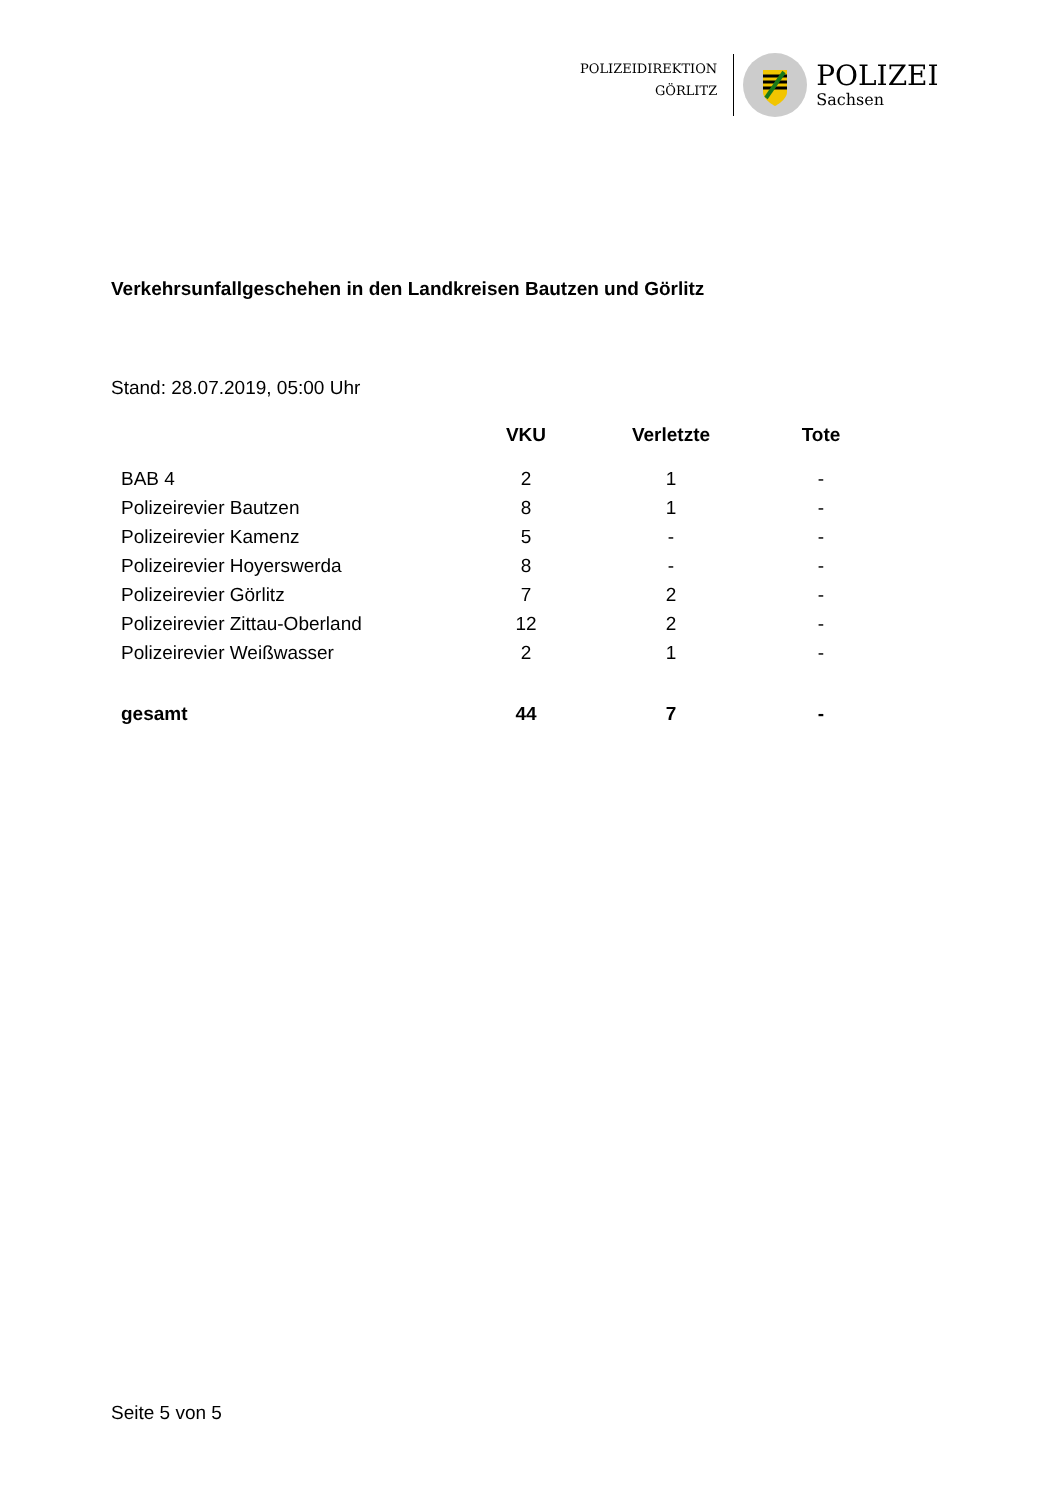POLIZEIDIREKTION
GÖRLITZ
POLIZEI
Sachsen
Verkehrsunfallgeschehen in den Landkreisen Bautzen und Görlitz
Stand: 28.07.2019, 05:00 Uhr
| | VKU | Verletzte | Tote |
| --- | --- | --- | --- |
| BAB 4 | 2 | 1 | - |
| Polizeirevier Bautzen | 8 | 1 | - |
| Polizeirevier Kamenz | 5 | - | - |
| Polizeirevier Hoyerswerda | 8 | - | - |
| Polizeirevier Görlitz | 7 | 2 | - |
| Polizeirevier Zittau-Oberland | 12 | 2 | - |
| Polizeirevier Weißwasser | 2 | 1 | - |
| gesamt | 44 | 7 | - |
Seite 5 von 5